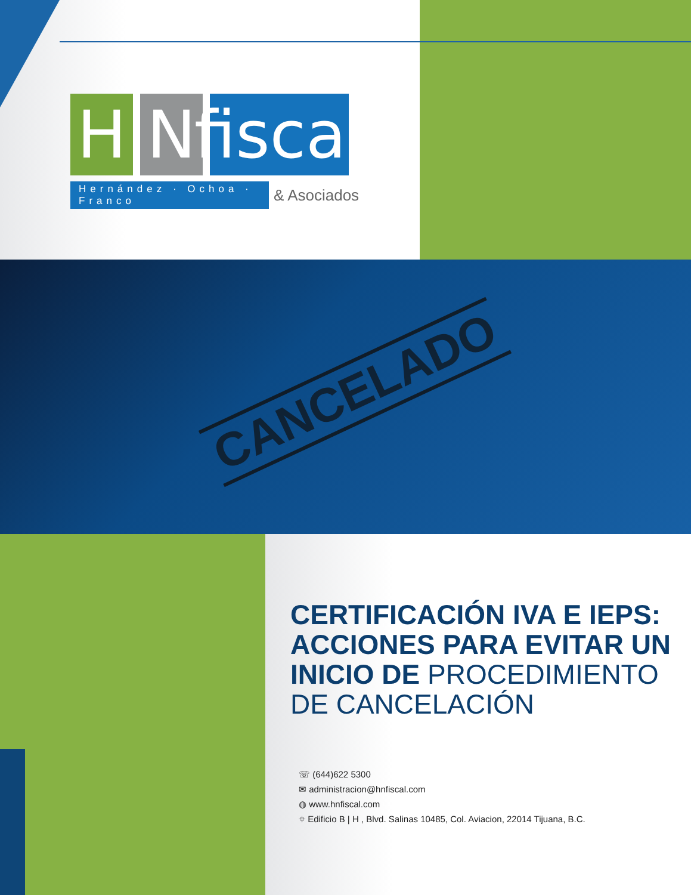H N fiscal
Hernández · Ochoa · Franco & Asociados
CANCELADO
CERTIFICACIÓN IVA E IEPS: ACCIONES PARA EVITAR UN INICIO DE PROCEDIMIENTO DE CANCELACIÓN
☏ (644)622 5300
✉ administracion@hnfiscal.com
◍ www.hnfiscal.com
⌖ Edificio B | H , Blvd. Salinas 10485, Col. Aviacion, 22014 Tijuana, B.C.